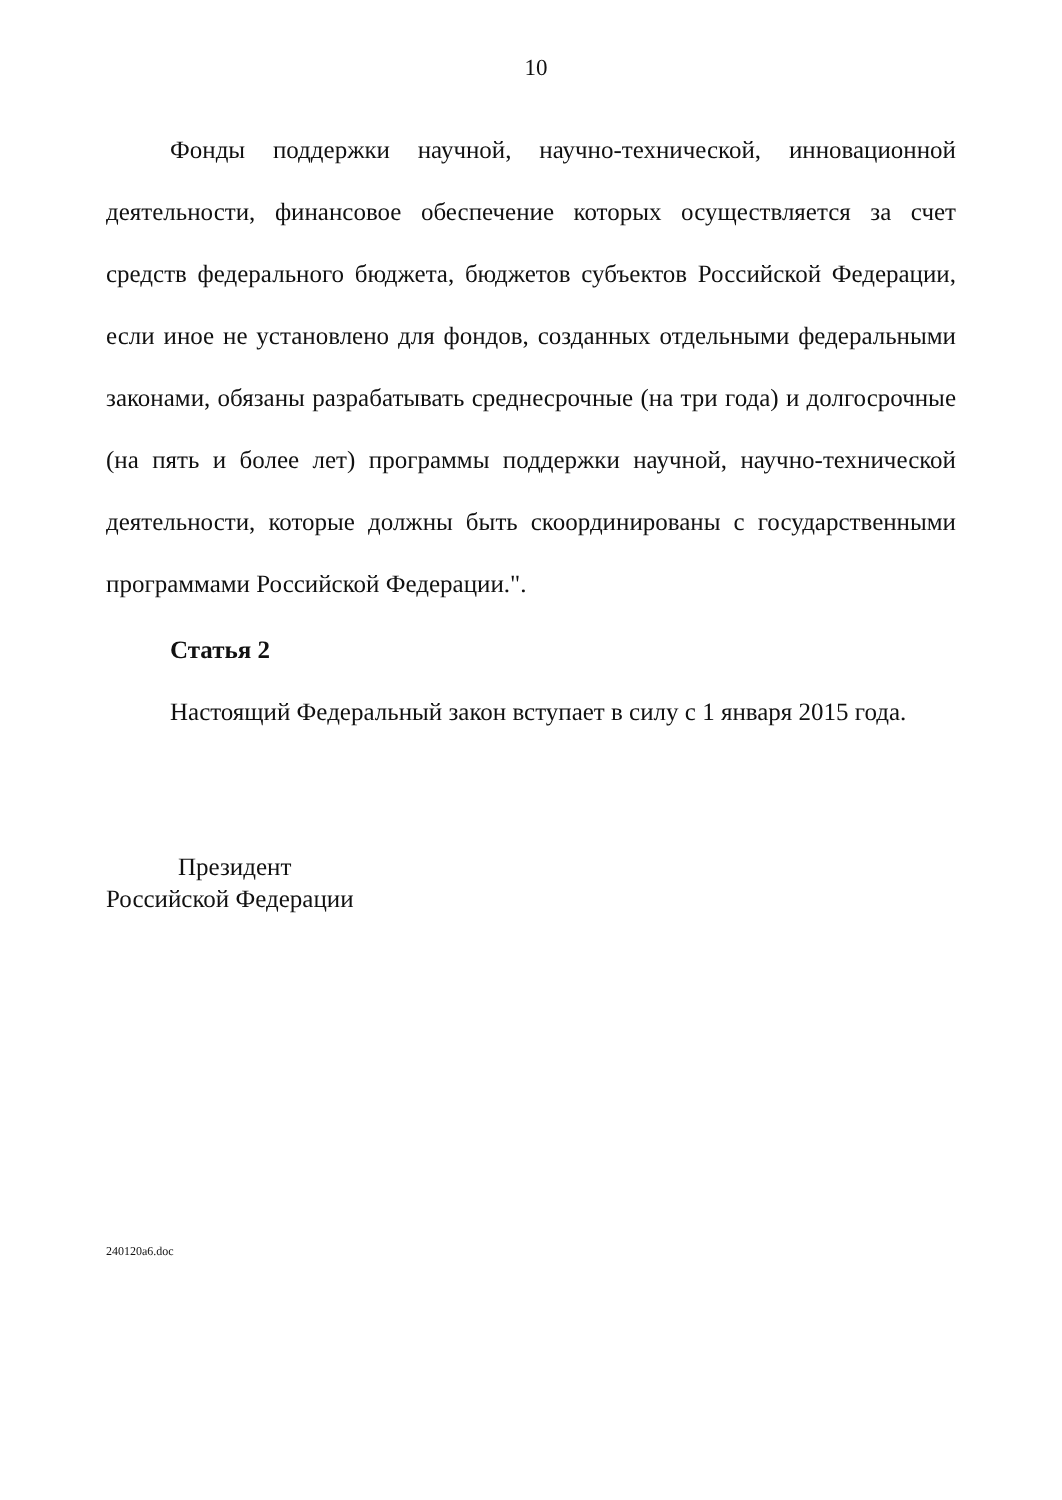10
Фонды поддержки научной, научно-технической, инновационной деятельности, финансовое обеспечение которых осуществляется за счет средств федерального бюджета, бюджетов субъектов Российской Федерации, если иное не установлено для фондов, созданных отдельными федеральными законами, обязаны разрабатывать среднесрочные (на три года) и долгосрочные (на пять и более лет) программы поддержки научной, научно-технической деятельности, которые должны быть скоординированы с государственными программами Российской Федерации.".
Статья 2
Настоящий Федеральный закон вступает в силу с 1 января 2015 года.
Президент
Российской Федерации
240120a6.doc